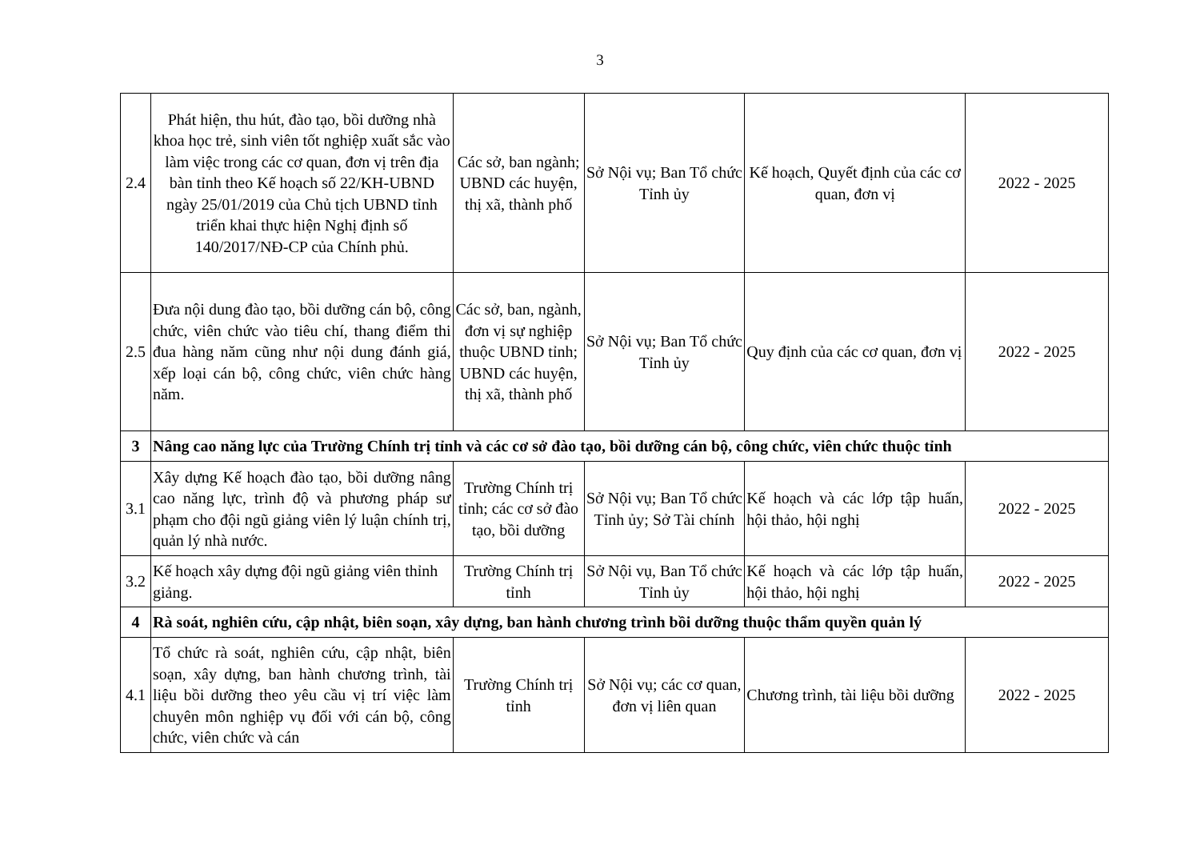3
| 2.4 | Phát hiện, thu hút, đào tạo, bồi dưỡng nhà khoa học trẻ, sinh viên tốt nghiệp xuất sắc vào làm việc trong các cơ quan, đơn vị trên địa bàn tỉnh theo Kế hoạch số 22/KH-UBND ngày 25/01/2019 của Chủ tịch UBND tỉnh triển khai thực hiện Nghị định số 140/2017/NĐ-CP của Chính phủ. | Các sở, ban ngành; UBND các huyện, thị xã, thành phố | Sở Nội vụ; Ban Tổ chức Tỉnh ủy | Kế hoạch, Quyết định của các cơ quan, đơn vị | 2022 - 2025 |
| 2.5 | Đưa nội dung đào tạo, bồi dưỡng cán bộ, công chức, viên chức vào tiêu chí, thang điểm thi đua hàng năm cũng như nội dung đánh giá, xếp loại cán bộ, công chức, viên chức hàng năm. | Các sở, ban, ngành, đơn vị sự nghiệp thuộc UBND tỉnh; UBND các huyện, thị xã, thành phố | Sở Nội vụ; Ban Tổ chức Tỉnh ủy | Quy định của các cơ quan, đơn vị | 2022 - 2025 |
| 3 | Nâng cao năng lực của Trường Chính trị tỉnh và các cơ sở đào tạo, bồi dưỡng cán bộ, công chức, viên chức thuộc tỉnh | | | | |
| 3.1 | Xây dựng Kế hoạch đào tạo, bồi dưỡng nâng cao năng lực, trình độ và phương pháp sư phạm cho đội ngũ giảng viên lý luận chính trị, quản lý nhà nước. | Trường Chính trị tỉnh; các cơ sở đào tạo, bồi dưỡng | Sở Nội vụ; Ban Tổ chức Tỉnh ủy; Sở Tài chính | Kế hoạch và các lớp tập huấn, hội thảo, hội nghị | 2022 - 2025 |
| 3.2 | Kế hoạch xây dựng đội ngũ giảng viên thỉnh giảng. | Trường Chính trị tỉnh | Sở Nội vụ, Ban Tổ chức Tỉnh ủy | Kế hoạch và các lớp tập huấn, hội thảo, hội nghị | 2022 - 2025 |
| 4 | Rà soát, nghiên cứu, cập nhật, biên soạn, xây dựng, ban hành chương trình bồi dưỡng thuộc thẩm quyền quản lý | | | | |
| 4.1 | Tổ chức rà soát, nghiên cứu, cập nhật, biên soạn, xây dựng, ban hành chương trình, tài liệu bồi dưỡng theo yêu cầu vị trí việc làm chuyên môn nghiệp vụ đối với cán bộ, công chức, viên chức và cán | Trường Chính trị tỉnh | Sở Nội vụ; các cơ quan, đơn vị liên quan | Chương trình, tài liệu bồi dưỡng | 2022 - 2025 |